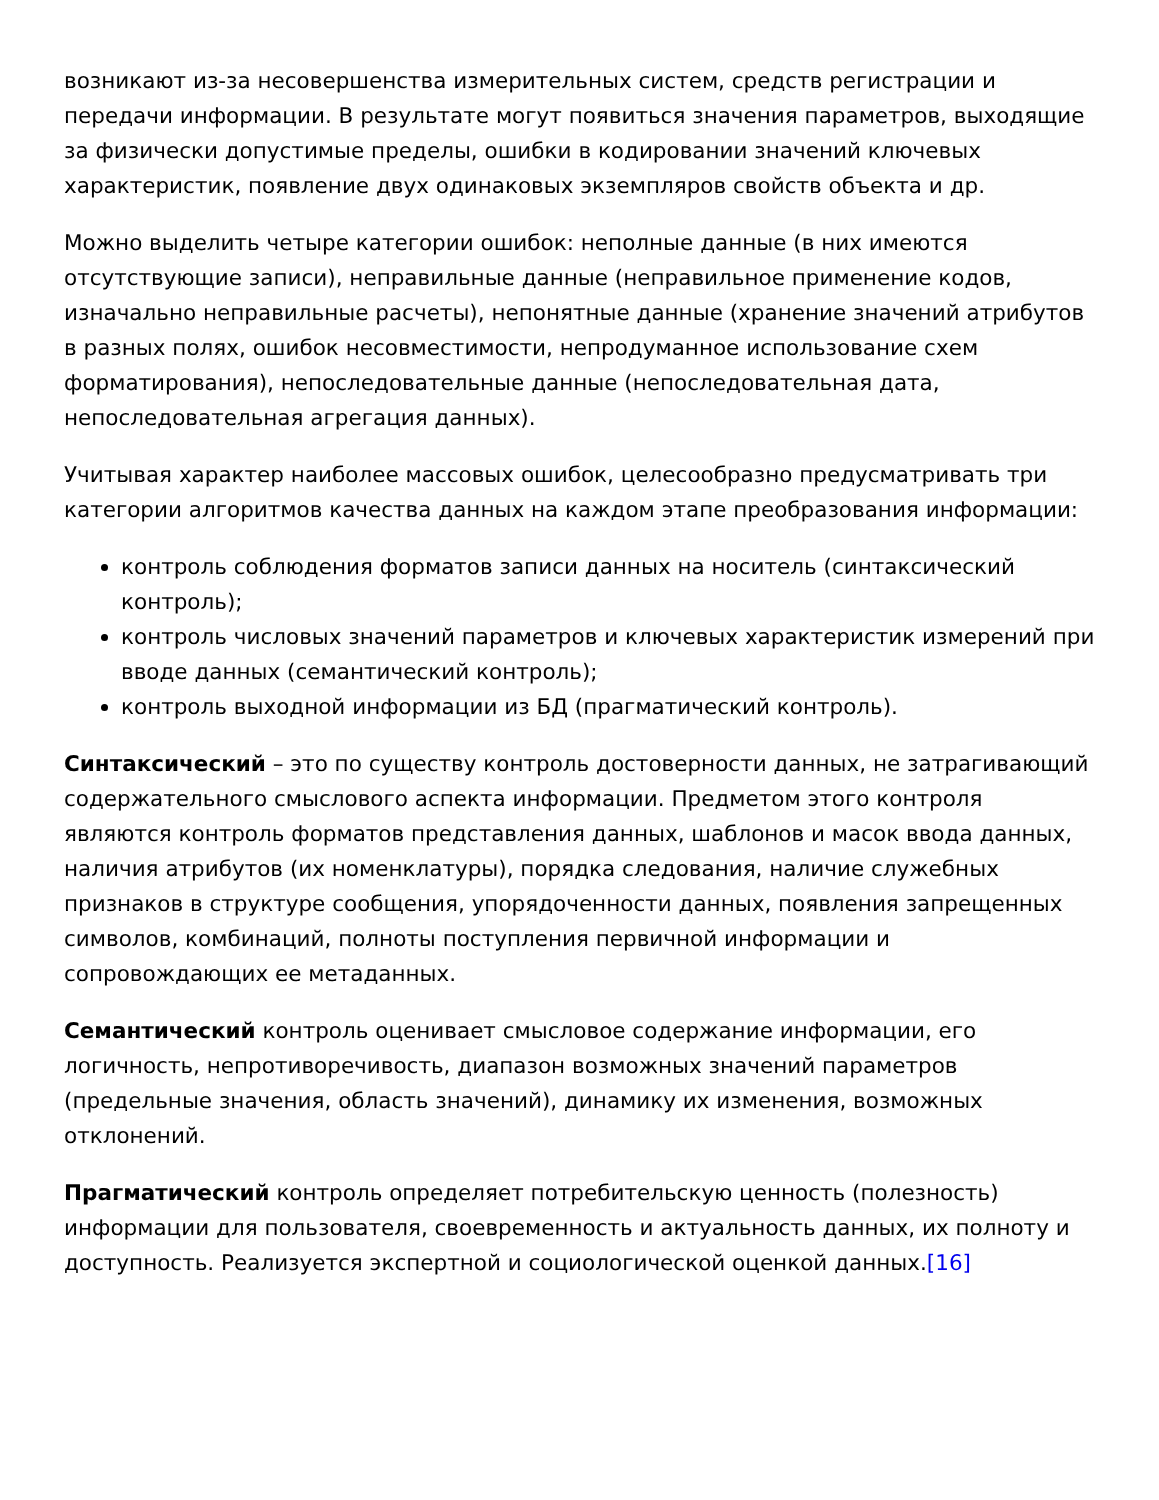возникают из-за несовершенства измерительных систем, средств регистрации и передачи информации. В результате могут появиться значения параметров, выходящие за физически допустимые пределы, ошибки в кодировании значений ключевых характеристик, появление двух одинаковых экземпляров свойств объекта и др.
Можно выделить четыре категории ошибок: неполные данные (в них имеются отсутствующие записи), неправильные данные (неправильное применение кодов, изначально неправильные расчеты), непонятные данные (хранение значений атрибутов в разных полях, ошибок несовместимости, непродуманное использование схем форматирования), непоследовательные данные (непоследовательная дата, непоследовательная агрегация данных).
Учитывая характер наиболее массовых ошибок, целесообразно предусматривать три категории алгоритмов качества данных на каждом этапе преобразования информации:
контроль соблюдения форматов записи данных на носитель (синтаксический контроль);
контроль числовых значений параметров и ключевых характеристик измерений при вводе данных (семантический контроль);
контроль выходной информации из БД (прагматический контроль).
Синтаксический – это по существу контроль достоверности данных, не затрагивающий содержательного смыслового аспекта информации. Предметом этого контроля являются контроль форматов представления данных, шаблонов и масок ввода данных, наличия атрибутов (их номенклатуры), порядка следования, наличие служебных признаков в структуре сообщения, упорядоченности данных, появления запрещенных символов, комбинаций, полноты поступления первичной информации и сопровождающих ее метаданных.
Семантический контроль оценивает смысловое содержание информации, его логичность, непротиворечивость, диапазон возможных значений параметров (предельные значения, область значений), динамику их изменения, возможных отклонений.
Прагматический контроль определяет потребительскую ценность (полезность) информации для пользователя, своевременность и актуальность данных, их полноту и доступность. Реализуется экспертной и социологической оценкой данных.[16]